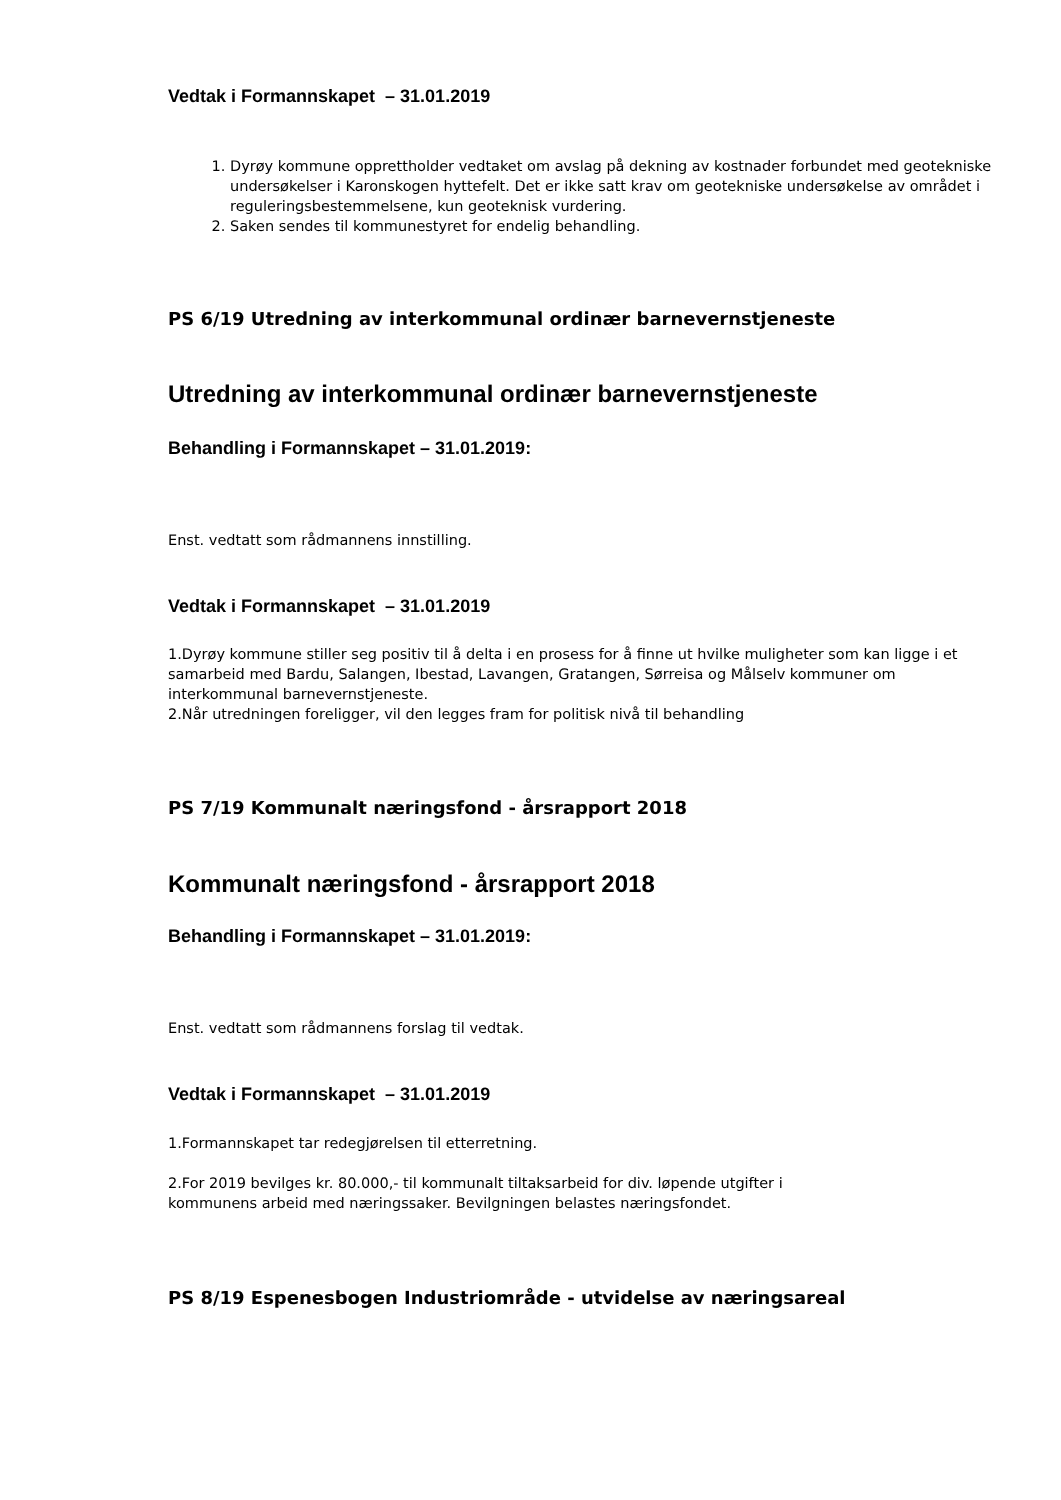Vedtak i Formannskapet – 31.01.2019
1. Dyrøy kommune opprettholder vedtaket om avslag på dekning av kostnader forbundet med geotekniske undersøkelser i Karonskogen hyttefelt. Det er ikke satt krav om geotekniske undersøkelse av området i reguleringsbestemmelsene, kun geoteknisk vurdering.
2. Saken sendes til kommunestyret for endelig behandling.
PS 6/19 Utredning av interkommunal ordinær barnevernstjeneste
Utredning av interkommunal ordinær barnevernstjeneste
Behandling i Formannskapet – 31.01.2019:
Enst. vedtatt som rådmannens innstilling.
Vedtak i Formannskapet – 31.01.2019
1.Dyrøy kommune stiller seg positiv til å delta i en prosess for å finne ut hvilke muligheter som kan ligge i et samarbeid med Bardu, Salangen, Ibestad, Lavangen, Gratangen, Sørreisa og Målselv kommuner om interkommunal barnevernstjeneste.
2.Når utredningen foreligger, vil den legges fram for politisk nivå til behandling
PS 7/19 Kommunalt næringsfond - årsrapport 2018
Kommunalt næringsfond - årsrapport 2018
Behandling i Formannskapet – 31.01.2019:
Enst. vedtatt som rådmannens forslag til vedtak.
Vedtak i Formannskapet – 31.01.2019
1.Formannskapet tar redegjørelsen til etterretning.
2.For 2019 bevilges kr. 80.000,- til kommunalt tiltaksarbeid for div. løpende utgifter i
kommunens arbeid med næringssaker. Bevilgningen belastes næringsfondet.
PS 8/19 Espenesbogen Industriområde - utvidelse av næringsareal